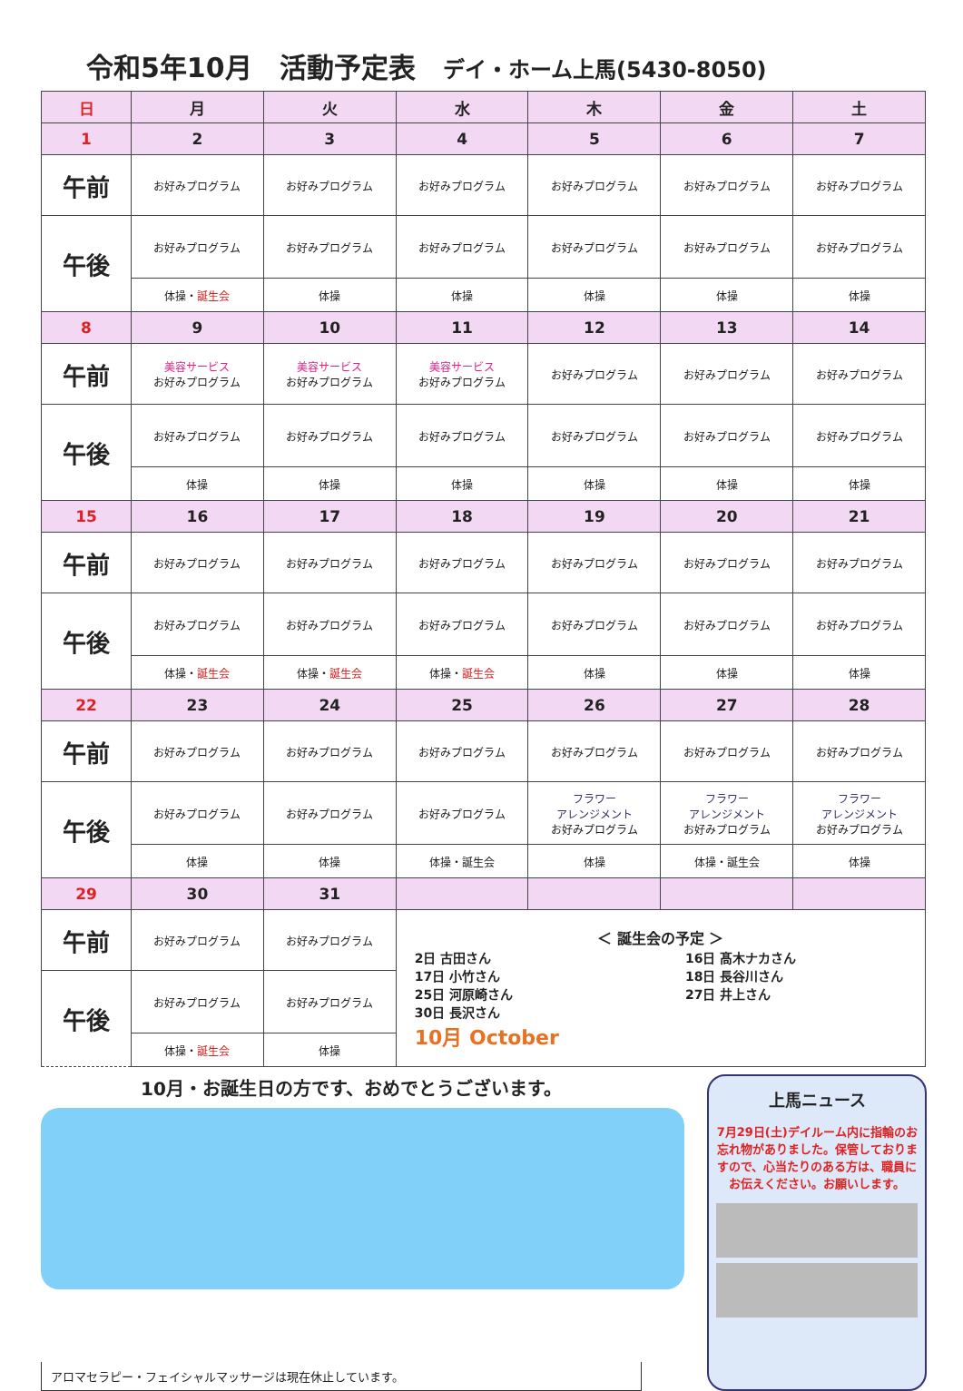令和5年10月　活動予定表 デイ・ホーム上馬(5430-8050)
| 日 | 月 | 火 | 水 | 木 | 金 | 土 |
| --- | --- | --- | --- | --- | --- | --- |
| 1 | 2 | 3 | 4 | 5 | 6 | 7 |
| 午前 | お好みプログラム | お好みプログラム | お好みプログラム | お好みプログラム | お好みプログラム | お好みプログラム |
| 午後 | お好みプログラム | お好みプログラム | お好みプログラム | お好みプログラム | お好みプログラム | お好みプログラム |
| | 体操・ 誕生会 | 体操 | 体操 | 体操 | 体操 | 体操 |
| 8 | 9 | 10 | 11 | 12 | 13 | 14 |
| 午前 | 美容サービス お好みプログラム | 美容サービス お好みプログラム | 美容サービス お好みプログラム | お好みプログラム | お好みプログラム | お好みプログラム |
| 午後 | お好みプログラム | お好みプログラム | お好みプログラム | お好みプログラム | お好みプログラム | お好みプログラム |
| | 体操 | 体操 | 体操 | 体操 | 体操 | 体操 |
| 15 | 16 | 17 | 18 | 19 | 20 | 21 |
| 午前 | お好みプログラム | お好みプログラム | お好みプログラム | お好みプログラム | お好みプログラム | お好みプログラム |
| 午後 | お好みプログラム | お好みプログラム | お好みプログラム | お好みプログラム | お好みプログラム | お好みプログラム |
| | 体操・ 誕生会 | 体操・ 誕生会 | 体操・ 誕生会 | 体操 | 体操 | 体操 |
| 22 | 23 | 24 | 25 | 26 | 27 | 28 |
| 午前 | お好みプログラム | お好みプログラム | お好みプログラム | お好みプログラム | お好みプログラム | お好みプログラム |
| 午後 | お好みプログラム | お好みプログラム | お好みプログラム | フラワー アレンジメント お好みプログラム | フラワー アレンジメント お好みプログラム | フラワー アレンジメント お好みプログラム |
| | 体操 | 体操 | 体操・誕生会 | 体操 | 体操・誕生会 | 体操 |
| 29 | 30 | 31 | | | | |
| 午前 | お好みプログラム | お好みプログラム | ＜ 誕生会の予定 ＞ 2日 古田さん 17日 小竹さん 25日 河原崎さん 30日 長沢さん 16日 髙木ナカさん 18日 長谷川さん 27日 井上さん 10月 October | | | |
| 午後 | お好みプログラム | お好みプログラム | | | | |
| | 体操・ 誕生会 | 体操 | | | | |
10月・お誕生日の方です、おめでとうございます。
アロマセラピー・フェイシャルマッサージは現在休止しています。
上馬ニュース
7月29日(土)デイルーム内に指輪のお忘れ物がありました。保管しておりますので、心当たりのある方は、職員にお伝えください。お願いします。